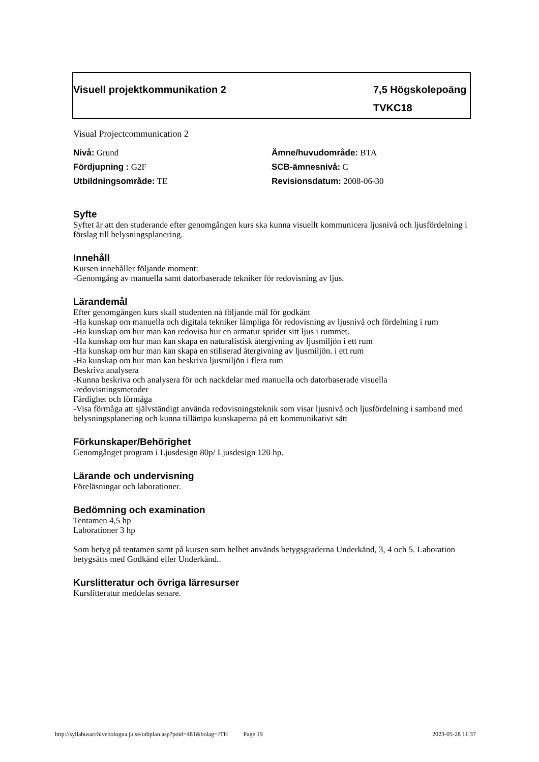Visuell projektkommunikation 2 7,5 Högskolepoäng
TVKC18
Visual Projectcommunication 2
Nivå: Grund
Ämne/huvudområde: BTA
Fördjupning : G2F
SCB-ämnesnivå: C
Utbildningsområde: TE
Revisionsdatum: 2008-06-30
Syfte
Syftet är att den studerande efter genomgången kurs ska kunna visuellt kommunicera ljusnivå och ljusfördelning i förslag till belysningsplanering.
Innehåll
Kursen innehåller följande moment:
-Genomgång av manuella samt datorbaserade tekniker för redovisning av ljus.
Lärandemål
Efter genomgången kurs skall studenten nå följande mål för godkänt
-Ha kunskap om manuella och digitala tekniker lämpliga för redovisning av ljusnivå och fördelning i rum
-Ha kunskap om hur man kan redovisa hur en armatur sprider sitt ljus i rummet.
-Ha kunskap om hur man kan skapa en naturalistisk återgivning av ljusmiljön i ett rum
-Ha kunskap om hur man kan skapa en stiliserad återgivning av ljusmiljön. i ett rum
-Ha kunskap om hur man kan beskriva ljusmiljön i flera rum
Beskriva analysera
-Kunna beskriva och analysera för och nackdelar med manuella och datorbaserade visuella
-redovisningsmetoder
Färdighet och förmåga
-Visa förmåga att självständigt använda redovisningsteknik som visar ljusnivå och ljusfördelning i samband med belysningsplanering och kunna tillämpa kunskaperna på ett kommunikativt sätt
Förkunskaper/Behörighet
Genomgånget program i Ljusdesign 80p/ Ljusdesign 120 hp.
Lärande och undervisning
Föreläsningar och laborationer.
Bedömning och examination
Tentamen 4,5 hp
Laborationer 3 hp
Som betyg på tentamen samt på kursen som helhet används betygsgraderna Underkänd, 3, 4 och 5. Laboration betygsätts med Godkänd eller Underkänd..
Kurslitteratur och övriga lärresurser
Kurslitteratur meddelas senare.
http://syllabusarchivebologna.ju.se/utbplan.asp?poid=481&bolag=JTH Page 19 2023-05-28 11:37